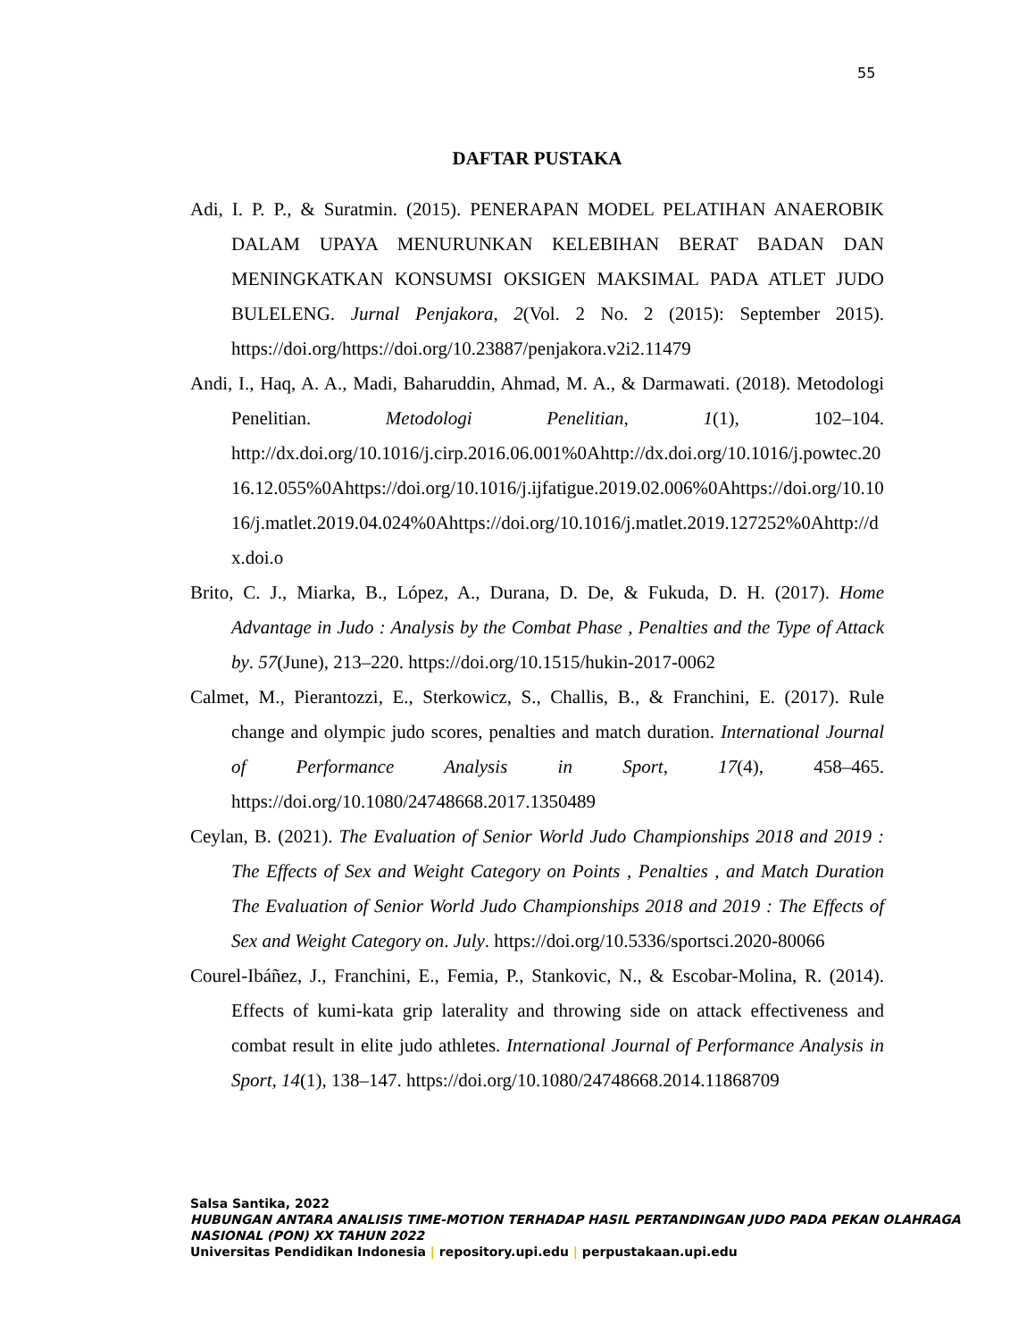55
DAFTAR PUSTAKA
Adi, I. P. P., & Suratmin. (2015). PENERAPAN MODEL PELATIHAN ANAEROBIK DALAM UPAYA MENURUNKAN KELEBIHAN BERAT BADAN DAN MENINGKATKAN KONSUMSI OKSIGEN MAKSIMAL PADA ATLET JUDO BULELENG. Jurnal Penjakora, 2(Vol. 2 No. 2 (2015): September 2015). https://doi.org/https://doi.org/10.23887/penjakora.v2i2.11479
Andi, I., Haq, A. A., Madi, Baharuddin, Ahmad, M. A., & Darmawati. (2018). Metodologi Penelitian. Metodologi Penelitian, 1(1), 102–104. http://dx.doi.org/10.1016/j.cirp.2016.06.001%0Ahttp://dx.doi.org/10.1016/j.powtec.2016.12.055%0Ahttps://doi.org/10.1016/j.ijfatigue.2019.02.006%0Ahttps://doi.org/10.1016/j.matlet.2019.04.024%0Ahttps://doi.org/10.1016/j.matlet.2019.127252%0Ahttp://dx.doi.o
Brito, C. J., Miarka, B., López, A., Durana, D. De, & Fukuda, D. H. (2017). Home Advantage in Judo : Analysis by the Combat Phase , Penalties and the Type of Attack by. 57(June), 213–220. https://doi.org/10.1515/hukin-2017-0062
Calmet, M., Pierantozzi, E., Sterkowicz, S., Challis, B., & Franchini, E. (2017). Rule change and olympic judo scores, penalties and match duration. International Journal of Performance Analysis in Sport, 17(4), 458–465. https://doi.org/10.1080/24748668.2017.1350489
Ceylan, B. (2021). The Evaluation of Senior World Judo Championships 2018 and 2019 : The Effects of Sex and Weight Category on Points , Penalties , and Match Duration The Evaluation of Senior World Judo Championships 2018 and 2019 : The Effects of Sex and Weight Category on. July. https://doi.org/10.5336/sportsci.2020-80066
Courel-Ibáñez, J., Franchini, E., Femia, P., Stankovic, N., & Escobar-Molina, R. (2014). Effects of kumi-kata grip laterality and throwing side on attack effectiveness and combat result in elite judo athletes. International Journal of Performance Analysis in Sport, 14(1), 138–147. https://doi.org/10.1080/24748668.2014.11868709
Salsa Santika, 2022
HUBUNGAN ANTARA ANALISIS TIME-MOTION TERHADAP HASIL PERTANDINGAN JUDO PADA PEKAN OLAHRAGA NASIONAL (PON) XX TAHUN 2022
Universitas Pendidikan Indonesia | repository.upi.edu | perpustakaan.upi.edu